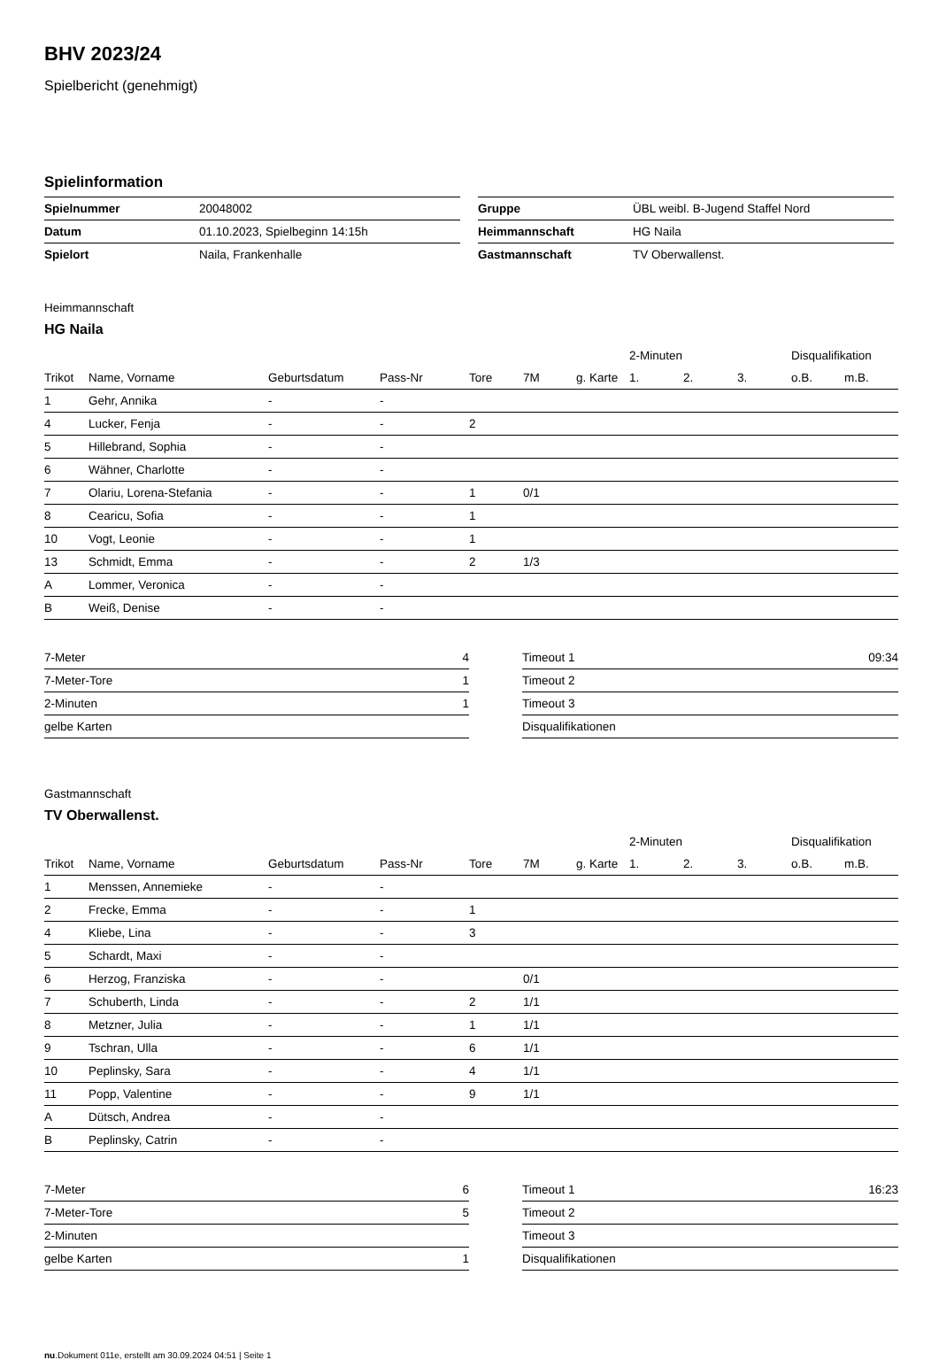BHV 2023/24
Spielbericht (genehmigt)
Spielinformation
| Spielnummer | 20048002 |
| Datum | 01.10.2023, Spielbeginn 14:15h |
| Spielort | Naila, Frankenhalle |
| Gruppe | ÜBL weibl. B-Jugend Staffel Nord |
| Heimmannschaft | HG Naila |
| Gastmannschaft | TV Oberwallenst. |
Heimmannschaft
HG Naila
| | | | | | | | 2-Minuten | | | Disqualifikation | |
| --- | --- | --- | --- | --- | --- | --- | --- | --- | --- | --- | --- |
| Trikot | Name, Vorname | Geburtsdatum | Pass-Nr | Tore | 7M | g. Karte | 1. | 2. | 3. | o.B. | m.B. |
| 1 | Gehr, Annika | - | - | | | | | | | | |
| 4 | Lucker, Fenja | - | - | 2 | | | | | | | |
| 5 | Hillebrand, Sophia | - | - | | | | | | | | |
| 6 | Wähner, Charlotte | - | - | | | | | | | | |
| 7 | Olariu, Lorena-Stefania | - | - | 1 | 0/1 | | | | | | |
| 8 | Cearicu, Sofia | - | - | 1 | | | | | | | |
| 10 | Vogt, Leonie | - | - | 1 | | | | | | | |
| 13 | Schmidt, Emma | - | - | 2 | 1/3 | | | | | | |
| A | Lommer, Veronica | - | - | | | | | | | | |
| B | Weiß, Denise | - | - | | | | | | | | |
| 7-Meter | 4 |
| 7-Meter-Tore | 1 |
| 2-Minuten | 1 |
| gelbe Karten | |
| Timeout 1 | 09:34 |
| Timeout 2 | |
| Timeout 3 | |
| Disqualifikationen | |
Gastmannschaft
TV Oberwallenst.
| | | | | | | | 2-Minuten | | | Disqualifikation | |
| --- | --- | --- | --- | --- | --- | --- | --- | --- | --- | --- | --- |
| Trikot | Name, Vorname | Geburtsdatum | Pass-Nr | Tore | 7M | g. Karte | 1. | 2. | 3. | o.B. | m.B. |
| 1 | Menssen, Annemieke | - | - | | | | | | | | |
| 2 | Frecke, Emma | - | - | 1 | | | | | | | |
| 4 | Kliebe, Lina | - | - | 3 | | | | | | | |
| 5 | Schardt, Maxi | - | - | | | | | | | | |
| 6 | Herzog, Franziska | - | - | | 0/1 | | | | | | |
| 7 | Schuberth, Linda | - | - | 2 | 1/1 | | | | | | |
| 8 | Metzner, Julia | - | - | 1 | 1/1 | | | | | | |
| 9 | Tschran, Ulla | - | - | 6 | 1/1 | | | | | | |
| 10 | Peplinsky, Sara | - | - | 4 | 1/1 | | | | | | |
| 11 | Popp, Valentine | - | - | 9 | 1/1 | | | | | | |
| A | Dütsch, Andrea | - | - | | | | | | | | |
| B | Peplinsky, Catrin | - | - | | | | | | | | |
| 7-Meter | 6 |
| 7-Meter-Tore | 5 |
| 2-Minuten | |
| gelbe Karten | 1 |
| Timeout 1 | 16:23 |
| Timeout 2 | |
| Timeout 3 | |
| Disqualifikationen | |
nu.Dokument 011e, erstellt am 30.09.2024 04:51 | Seite 1